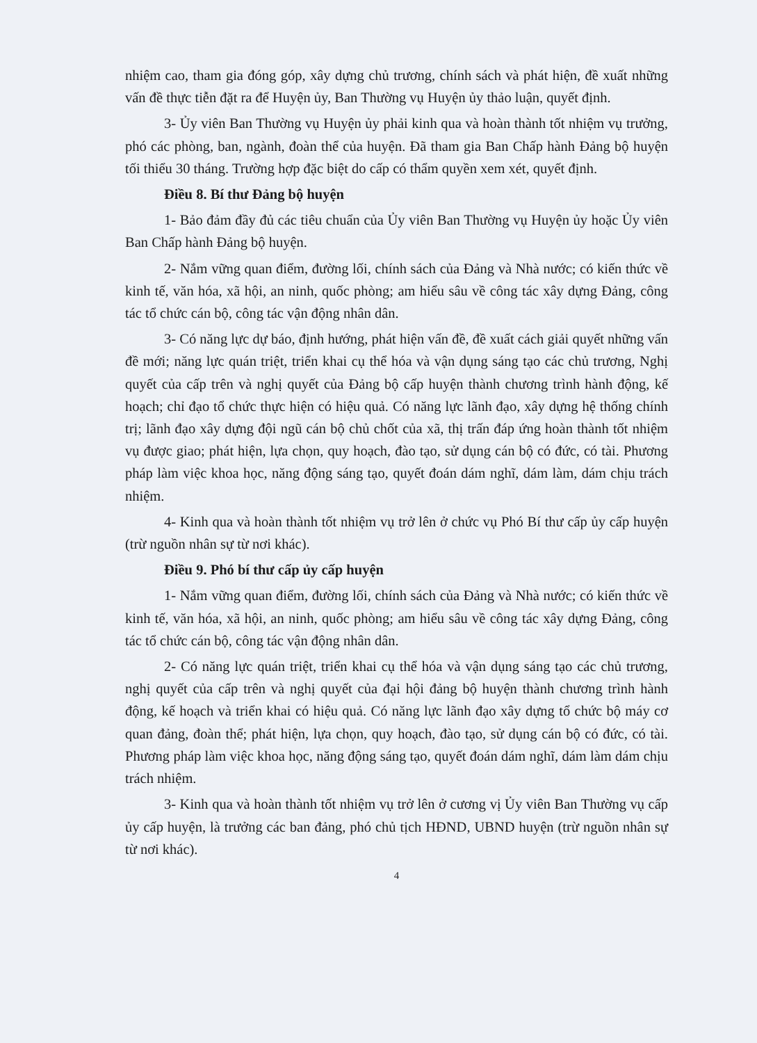nhiệm cao, tham gia đóng góp, xây dựng chủ trương, chính sách và phát hiện, đề xuất những vấn đề thực tiễn đặt ra để Huyện ủy, Ban Thường vụ Huyện ủy thảo luận, quyết định.
3- Ủy viên Ban Thường vụ Huyện ủy phải kinh qua và hoàn thành tốt nhiệm vụ trưởng, phó các phòng, ban, ngành, đoàn thể của huyện. Đã tham gia Ban Chấp hành Đảng bộ huyện tối thiểu 30 tháng. Trường hợp đặc biệt do cấp có thẩm quyền xem xét, quyết định.
Điều 8. Bí thư Đảng bộ huyện
1- Bảo đảm đầy đủ các tiêu chuẩn của Ủy viên Ban Thường vụ Huyện ủy hoặc Ủy viên Ban Chấp hành Đảng bộ huyện.
2- Nắm vững quan điểm, đường lối, chính sách của Đảng và Nhà nước; có kiến thức về kinh tế, văn hóa, xã hội, an ninh, quốc phòng; am hiểu sâu về công tác xây dựng Đảng, công tác tổ chức cán bộ, công tác vận động nhân dân.
3- Có năng lực dự báo, định hướng, phát hiện vấn đề, đề xuất cách giải quyết những vấn đề mới; năng lực quán triệt, triển khai cụ thể hóa và vận dụng sáng tạo các chủ trương, Nghị quyết của cấp trên và nghị quyết của Đảng bộ cấp huyện thành chương trình hành động, kế hoạch; chỉ đạo tổ chức thực hiện có hiệu quả. Có năng lực lãnh đạo, xây dựng hệ thống chính trị; lãnh đạo xây dựng đội ngũ cán bộ chủ chốt của xã, thị trấn đáp ứng hoàn thành tốt nhiệm vụ được giao; phát hiện, lựa chọn, quy hoạch, đào tạo, sử dụng cán bộ có đức, có tài. Phương pháp làm việc khoa học, năng động sáng tạo, quyết đoán dám nghĩ, dám làm, dám chịu trách nhiệm.
4- Kinh qua và hoàn thành tốt nhiệm vụ trở lên ở chức vụ Phó Bí thư cấp ủy cấp huyện (trừ nguồn nhân sự từ nơi khác).
Điều 9. Phó bí thư cấp ủy cấp huyện
1- Nắm vững quan điểm, đường lối, chính sách của Đảng và Nhà nước; có kiến thức về kinh tế, văn hóa, xã hội, an ninh, quốc phòng; am hiểu sâu về công tác xây dựng Đảng, công tác tổ chức cán bộ, công tác vận động nhân dân.
2- Có năng lực quán triệt, triển khai cụ thể hóa và vận dụng sáng tạo các chủ trương, nghị quyết của cấp trên và nghị quyết của đại hội đảng bộ huyện thành chương trình hành động, kế hoạch và triển khai có hiệu quả. Có năng lực lãnh đạo xây dựng tổ chức bộ máy cơ quan đảng, đoàn thể; phát hiện, lựa chọn, quy hoạch, đào tạo, sử dụng cán bộ có đức, có tài. Phương pháp làm việc khoa học, năng động sáng tạo, quyết đoán dám nghĩ, dám làm dám chịu trách nhiệm.
3- Kinh qua và hoàn thành tốt nhiệm vụ trở lên ở cương vị Ủy viên Ban Thường vụ cấp ủy cấp huyện, là trưởng các ban đảng, phó chủ tịch HĐND, UBND huyện (trừ nguồn nhân sự từ nơi khác).
4